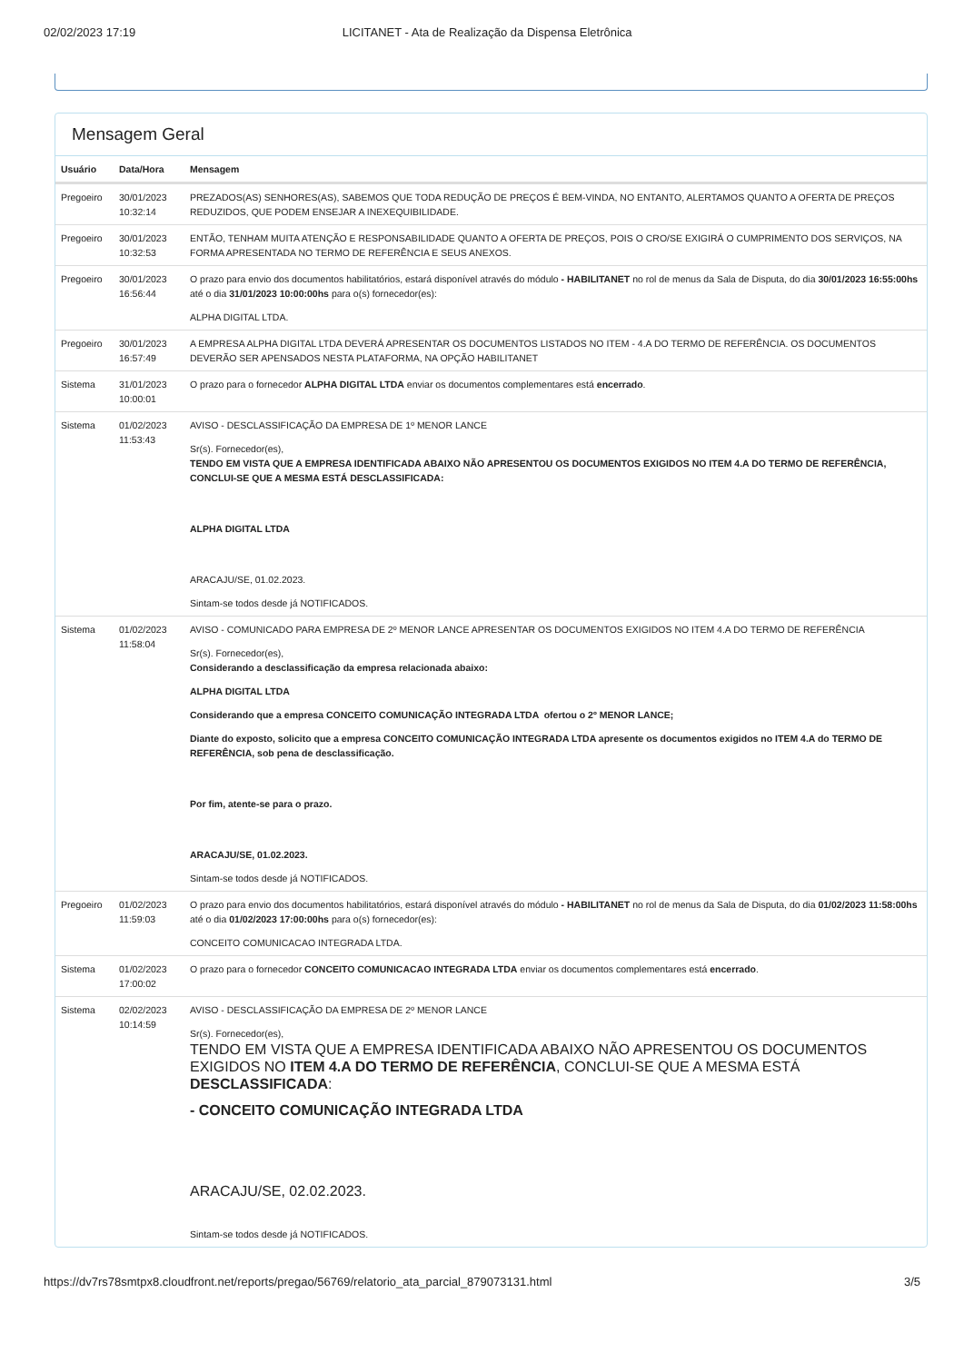02/02/2023 17:19 LICITANET - Ata de Realização da Dispensa Eletrônica
Mensagem Geral
| Usuário | Data/Hora | Mensagem |
| --- | --- | --- |
| Pregoeiro | 30/01/2023 10:32:14 | PREZADOS(AS) SENHORES(AS), SABEMOS QUE TODA REDUÇÃO DE PREÇOS É BEM-VINDA, NO ENTANTO, ALERTAMOS QUANTO A OFERTA DE PREÇOS REDUZIDOS, QUE PODEM ENSEJAR A INEXEQUIBILIDADE. |
| Pregoeiro | 30/01/2023 10:32:53 | ENTÃO, TENHAM MUITA ATENÇÃO E RESPONSABILIDADE QUANTO A OFERTA DE PREÇOS, POIS O CRO/SE EXIGIRÁ O CUMPRIMENTO DOS SERVIÇOS, NA FORMA APRESENTADA NO TERMO DE REFERÊNCIA E SEUS ANEXOS. |
| Pregoeiro | 30/01/2023 16:56:44 | O prazo para envio dos documentos habilitatórios, estará disponível através do módulo - HABILITANET no rol de menus da Sala de Disputa, do dia 30/01/2023 16:55:00hs até o dia 31/01/2023 10:00:00hs para o(s) fornecedor(es): ALPHA DIGITAL LTDA. |
| Pregoeiro | 30/01/2023 16:57:49 | A EMPRESA ALPHA DIGITAL LTDA DEVERÁ APRESENTAR OS DOCUMENTOS LISTADOS NO ITEM - 4.A DO TERMO DE REFERÊNCIA. OS DOCUMENTOS DEVERÃO SER APENSADOS NESTA PLATAFORMA, NA OPÇÃO HABILITANET |
| Sistema | 31/01/2023 10:00:01 | O prazo para o fornecedor ALPHA DIGITAL LTDA enviar os documentos complementares está encerrado . |
| Sistema | 01/02/2023 11:53:43 | AVISO - DESCLASSIFICAÇÃO DA EMPRESA DE 1º MENOR LANCE Sr(s). Fornecedor(es), TENDO EM VISTA QUE A EMPRESA IDENTIFICADA ABAIXO NÃO APRESENTOU OS DOCUMENTOS EXIGIDOS NO ITEM 4.A DO TERMO DE REFERÊNCIA, CONCLUI-SE QUE A MESMA ESTÁ DESCLASSIFICADA: ALPHA DIGITAL LTDA ARACAJU/SE, 01.02.2023. Sintam-se todos desde já NOTIFICADOS. |
| Sistema | 01/02/2023 11:58:04 | AVISO - COMUNICADO PARA EMPRESA DE 2º MENOR LANCE APRESENTAR OS DOCUMENTOS EXIGIDOS NO ITEM 4.A DO TERMO DE REFERÊNCIA Sr(s). Fornecedor(es), Considerando a desclassificação da empresa relacionada abaixo: ALPHA DIGITAL LTDA Considerando que a empresa CONCEITO COMUNICAÇÃO INTEGRADA LTDA ofertou o 2º MENOR LANCE; Diante do exposto, solicito que a empresa CONCEITO COMUNICAÇÃO INTEGRADA LTDA apresente os documentos exigidos no ITEM 4.A do TERMO DE REFERÊNCIA, sob pena de desclassificação. Por fim, atente-se para o prazo. ARACAJU/SE, 01.02.2023. Sintam-se todos desde já NOTIFICADOS. |
| Pregoeiro | 01/02/2023 11:59:03 | O prazo para envio dos documentos habilitatórios, estará disponível através do módulo - HABILITANET no rol de menus da Sala de Disputa, do dia 01/02/2023 11:58:00hs até o dia 01/02/2023 17:00:00hs para o(s) fornecedor(es): CONCEITO COMUNICACAO INTEGRADA LTDA. |
| Sistema | 01/02/2023 17:00:02 | O prazo para o fornecedor CONCEITO COMUNICACAO INTEGRADA LTDA enviar os documentos complementares está encerrado . |
| Sistema | 02/02/2023 10:14:59 | AVISO - DESCLASSIFICAÇÃO DA EMPRESA DE 2º MENOR LANCE Sr(s). Fornecedor(es), TENDO EM VISTA QUE A EMPRESA IDENTIFICADA ABAIXO NÃO APRESENTOU OS DOCUMENTOS EXIGIDOS NO ITEM 4.A DO TERMO DE REFERÊNCIA , CONCLUI-SE QUE A MESMA ESTÁ DESCLASSIFICADA : - CONCEITO COMUNICAÇÃO INTEGRADA LTDA ARACAJU/SE, 02.02.2023. Sintam-se todos desde já NOTIFICADOS. |
https://dv7rs78smtpx8.cloudfront.net/reports/pregao/56769/relatorio_ata_parcial_879073131.html 3/5